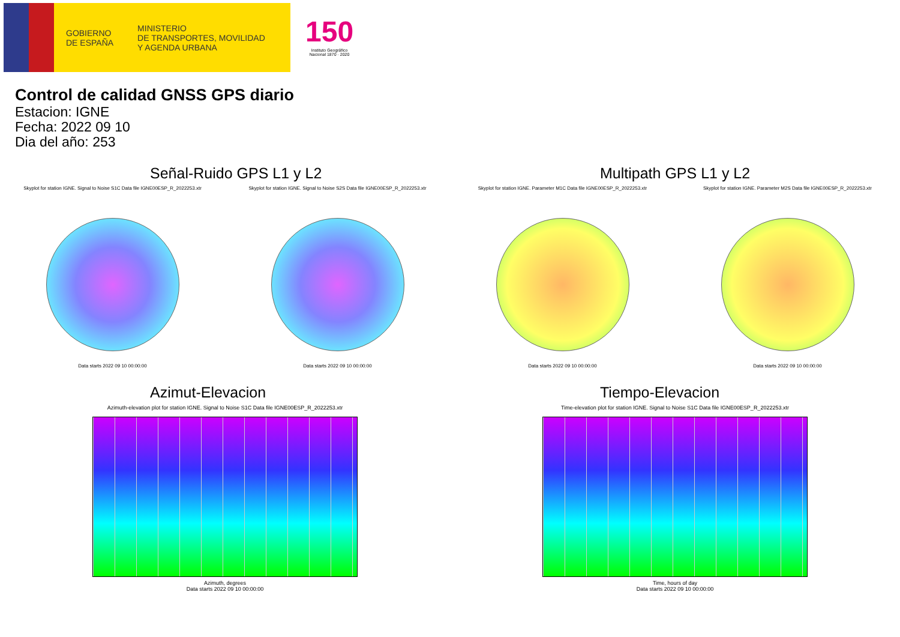GOBIERNO
DE ESPAÑA
MINISTERIO
DE TRANSPORTES, MOVILIDAD
Y AGENDA URBANA
150
Instituto Geográfico
Nacional 1870 · 2020
Control de calidad GNSS GPS diario
Estacion: IGNE
Fecha: 2022 09 10
Dia del año: 253
Señal-Ruido GPS L1 y L2
Skyplot for station IGNE. Signal to Noise S1C Data file IGNE00ESP_R_2022253.xtr
Data starts 2022 09 10 00:00:00
Skyplot for station IGNE. Signal to Noise S2S Data file IGNE00ESP_R_2022253.xtr
Data starts 2022 09 10 00:00:00
Multipath GPS L1 y L2
Skyplot for station IGNE. Parameter M1C Data file IGNE00ESP_R_2022253.xtr
Data starts 2022 09 10 00:00:00
Skyplot for station IGNE. Parameter M2S Data file IGNE00ESP_R_2022253.xtr
Data starts 2022 09 10 00:00:00
Azimut-Elevacion
Azimuth-elevation plot for station IGNE. Signal to Noise S1C Data file IGNE00ESP_R_2022253.xtr
Azimuth, degrees
Data starts 2022 09 10 00:00:00
Tiempo-Elevacion
Time-elevation plot for station IGNE. Signal to Noise S1C Data file IGNE00ESP_R_2022253.xtr
Time, hours of day
Data starts 2022 09 10 00:00:00